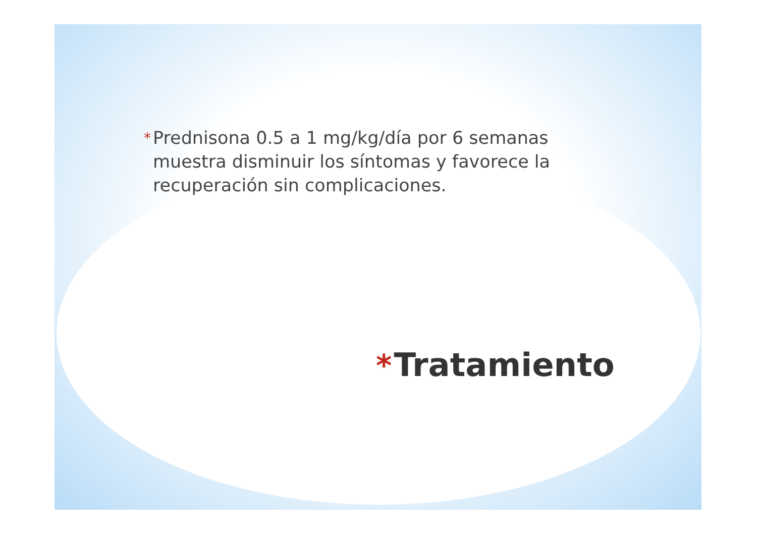* Prednisona 0.5 a 1 mg/kg/día por 6 semanas muestra disminuir los síntomas y favorece la recuperación sin complicaciones.
* Tratamiento